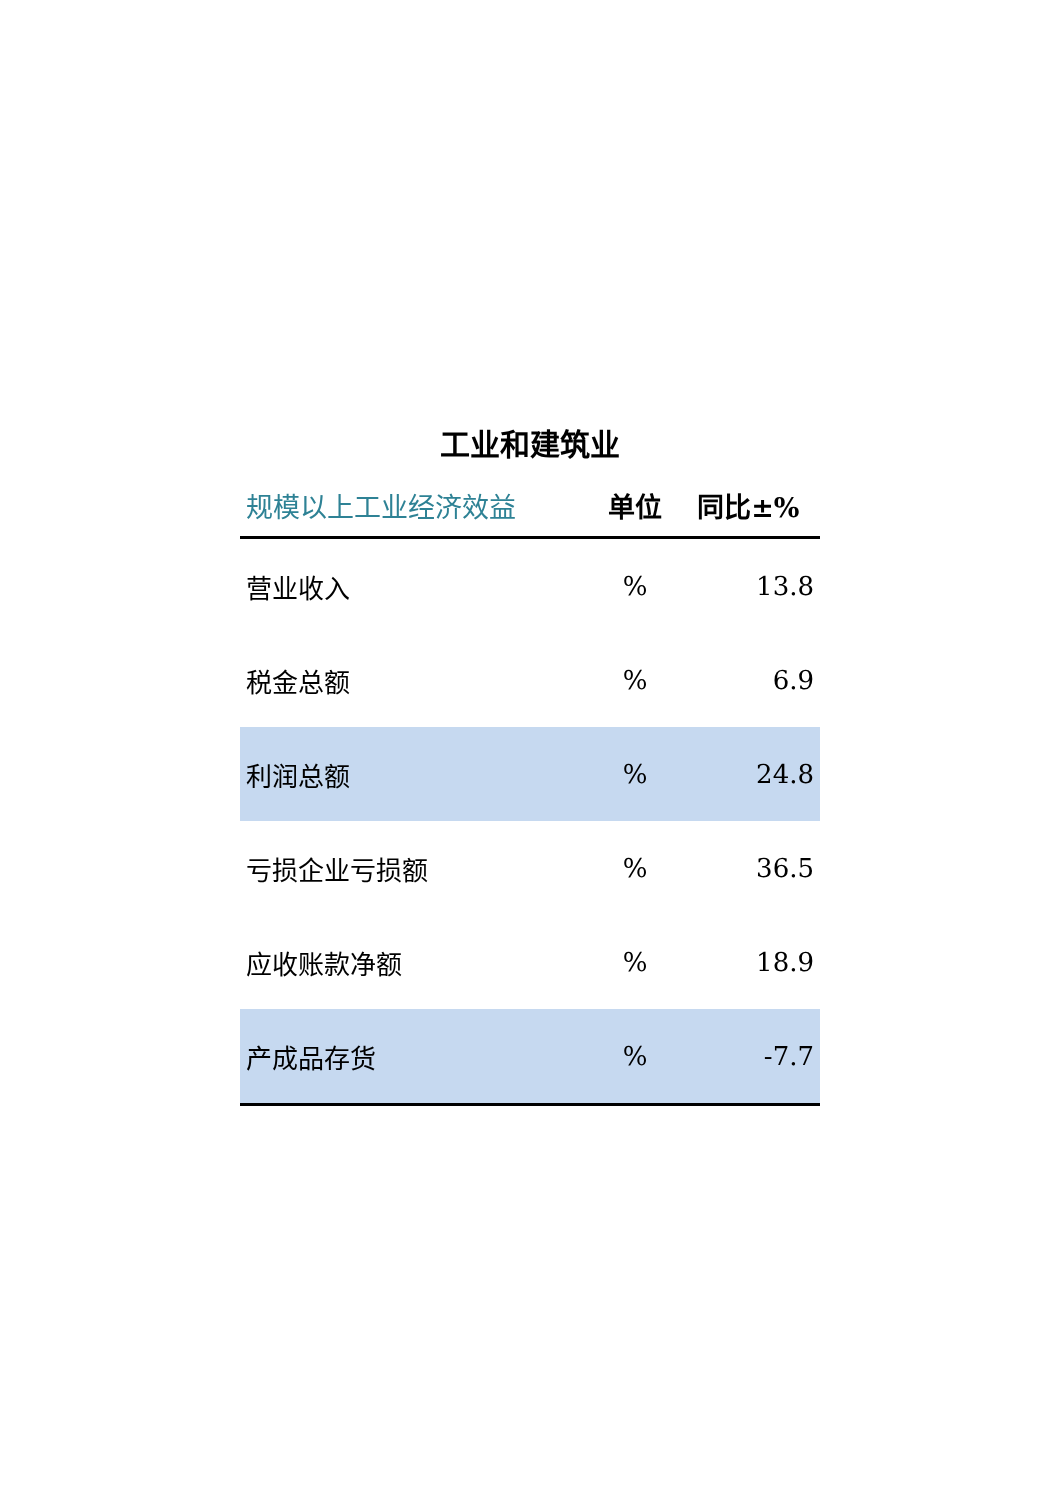工业和建筑业
| 规模以上工业经济效益 | 单位 | 同比±% |
| --- | --- | --- |
| 营业收入 | % | 13.8 |
| 税金总额 | % | 6.9 |
| 利润总额 | % | 24.8 |
| 亏损企业亏损额 | % | 36.5 |
| 应收账款净额 | % | 18.9 |
| 产成品存货 | % | -7.7 |